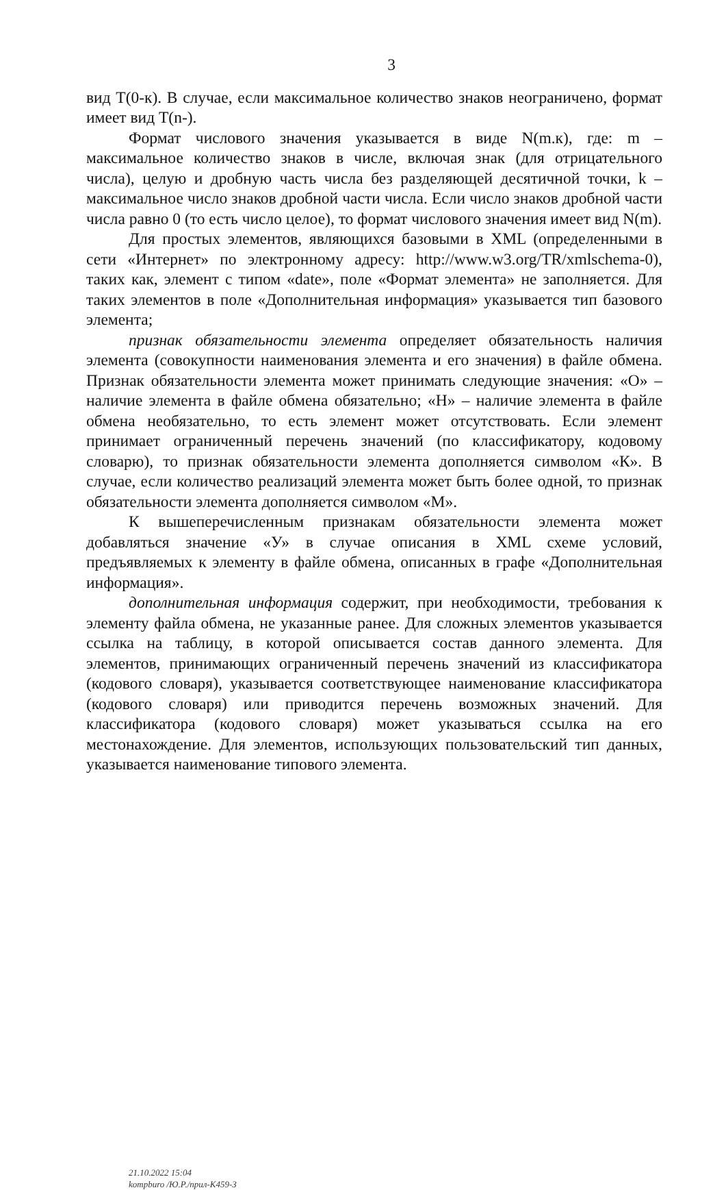3
вид Т(0-к). В случае, если максимальное количество знаков неограничено, формат имеет вид Т(n-).
Формат числового значения указывается в виде N(m.к), где: m – максимальное количество знаков в числе, включая знак (для отрицательного числа), целую и дробную часть числа без разделяющей десятичной точки, k – максимальное число знаков дробной части числа. Если число знаков дробной части числа равно 0 (то есть число целое), то формат числового значения имеет вид N(m).
Для простых элементов, являющихся базовыми в XML (определенными в сети «Интернет» по электронному адресу: http://www.w3.org/TR/xmlschema-0), таких как, элемент с типом «date», поле «Формат элемента» не заполняется. Для таких элементов в поле «Дополнительная информация» указывается тип базового элемента;
признак обязательности элемента определяет обязательность наличия элемента (совокупности наименования элемента и его значения) в файле обмена. Признак обязательности элемента может принимать следующие значения: «О» – наличие элемента в файле обмена обязательно; «Н» – наличие элемента в файле обмена необязательно, то есть элемент может отсутствовать. Если элемент принимает ограниченный перечень значений (по классификатору, кодовому словарю), то признак обязательности элемента дополняется символом «К». В случае, если количество реализаций элемента может быть более одной, то признак обязательности элемента дополняется символом «М».
К вышеперечисленным признакам обязательности элемента может добавляться значение «У» в случае описания в XML схеме условий, предъявляемых к элементу в файле обмена, описанных в графе «Дополнительная информация».
дополнительная информация содержит, при необходимости, требования к элементу файла обмена, не указанные ранее. Для сложных элементов указывается ссылка на таблицу, в которой описывается состав данного элемента. Для элементов, принимающих ограниченный перечень значений из классификатора (кодового словаря), указывается соответствующее наименование классификатора (кодового словаря) или приводится перечень возможных значений. Для классификатора (кодового словаря) может указываться ссылка на его местонахождение. Для элементов, использующих пользовательский тип данных, указывается наименование типового элемента.
21.10.2022 15:04
kompburo /Ю.Р./прил-К459-3